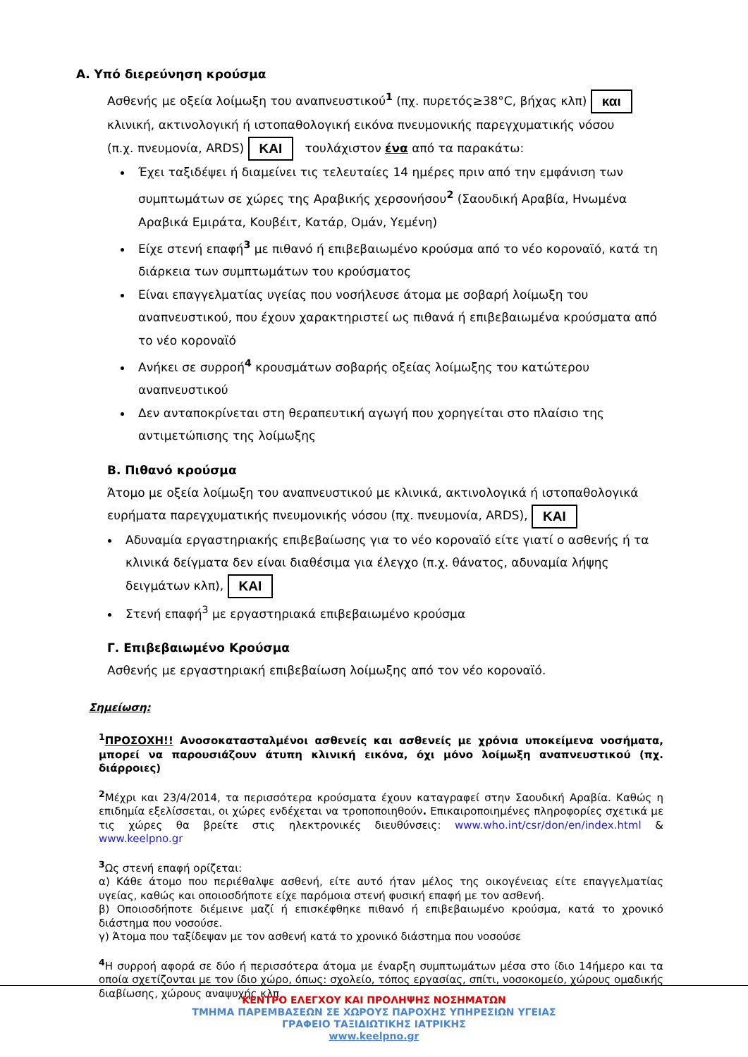Α. Υπό διερεύνηση κρούσμα
Ασθενής με οξεία λοίμωξη του αναπνευστικού<sup>1</sup> (πχ. πυρετός≥38°C, βήχας κλπ) και
κλινική, ακτινολογική ή ιστοπαθολογική εικόνα πνευμονικής παρεγχυματικής νόσου
(π.χ. πνευμονία, ARDS) ΚΑΙ τουλάχιστον ένα από τα παρακάτω:
Έχει ταξιδέψει ή διαμείνει τις τελευταίες 14 ημέρες πριν από την εμφάνιση των συμπτωμάτων σε χώρες της Αραβικής χερσονήσου<sup>2</sup> (Σαουδική Αραβία, Ηνωμένα Αραβικά Εμιράτα, Κουβέιτ, Κατάρ, Ομάν, Υεμένη)
Είχε στενή επαφή<sup>3</sup> με πιθανό ή επιβεβαιωμένο κρούσμα από το νέο κοροναϊό, κατά τη διάρκεια των συμπτωμάτων του κρούσματος
Είναι επαγγελματίας υγείας που νοσήλευσε άτομα με σοβαρή λοίμωξη του αναπνευστικού, που έχουν χαρακτηριστεί ως πιθανά ή επιβεβαιωμένα κρούσματα από το νέο κοροναϊό
Ανήκει σε συρροή<sup>4</sup> κρουσμάτων σοβαρής οξείας λοίμωξης του κατώτερου αναπνευστικού
Δεν ανταποκρίνεται στη θεραπευτική αγωγή που χορηγείται στο πλαίσιο της αντιμετώπισης της λοίμωξης
Β. Πιθανό κρούσμα
Άτομο με οξεία λοίμωξη του αναπνευστικού με κλινικά, ακτινολογικά ή ιστοπαθολογικά ευρήματα παρεγχυματικής πνευμονικής νόσου (πχ. πνευμονία, ARDS), ΚΑΙ
Αδυναμία εργαστηριακής επιβεβαίωσης για το νέο κοροναϊό είτε γιατί ο ασθενής ή τα κλινικά δείγματα δεν είναι διαθέσιμα για έλεγχο (π.χ. θάνατος, αδυναμία λήψης δειγμάτων κλπ), ΚΑΙ
Στενή επαφή<sup>3</sup> με εργαστηριακά επιβεβαιωμένο κρούσμα
Γ. Επιβεβαιωμένο Κρούσμα
Ασθενής με εργαστηριακή επιβεβαίωση λοίμωξης από τον νέο κοροναϊό.
Σημείωση:
<sup>1</sup> ΠΡΟΣΟΧΗ!! Ανοσοκατασταλμένοι ασθενείς και ασθενείς με χρόνια υποκείμενα νοσήματα, μπορεί να παρουσιάζουν άτυπη κλινική εικόνα, όχι μόνο λοίμωξη αναπνευστικού (πχ. διάρροιες)
<sup>2</sup> Μέχρι και 23/4/2014, τα περισσότερα κρούσματα έχουν καταγραφεί στην Σαουδική Αραβία. Καθώς η επιδημία εξελίσσεται, οι χώρες ενδέχεται να τροποποιηθούν. Επικαιροποιημένες πληροφορίες σχετικά με τις χώρες θα βρείτε στις ηλεκτρονικές διευθύνσεις: www.who.int/csr/don/en/index.html & www.keelpno.gr
<sup>3</sup> Ως στενή επαφή ορίζεται:
α) Κάθε άτομο που περιέθαλψε ασθενή, είτε αυτό ήταν μέλος της οικογένειας είτε επαγγελματίας υγείας, καθώς και οποιοσδήποτε είχε παρόμοια στενή φυσική επαφή με τον ασθενή.
β) Οποιοσδήποτε διέμεινε μαζί ή επισκέφθηκε πιθανό ή επιβεβαιωμένο κρούσμα, κατά το χρονικό διάστημα που νοσούσε.
γ) Άτομα που ταξίδεψαν με τον ασθενή κατά το χρονικό διάστημα που νοσούσε
<sup>4</sup> Η συρροή αφορά σε δύο ή περισσότερα άτομα με έναρξη συμπτωμάτων μέσα στο ίδιο 14ήμερο και τα οποία σχετίζονται με τον ίδιο χώρο, όπως: σχολείο, τόπος εργασίας, σπίτι, νοσοκομείο, χώρους ομαδικής διαβίωσης, χώρους αναψυχής κλπ
ΚΕΝΤΡΟ ΕΛΕΓΧΟΥ ΚΑΙ ΠΡΟΛΗΨΗΣ ΝΟΣΗΜΑΤΩΝ
ΤΜΗΜΑ ΠΑΡΕΜΒΑΣΕΩΝ ΣΕ ΧΩΡΟΥΣ ΠΑΡΟΧΗΣ ΥΠΗΡΕΣΙΩΝ ΥΓΕΙΑΣ
ΓΡΑΦΕΙΟ ΤΑΞΙΔΙΩΤΙΚΗΣ ΙΑΤΡΙΚΗΣ
www.keelpno.gr